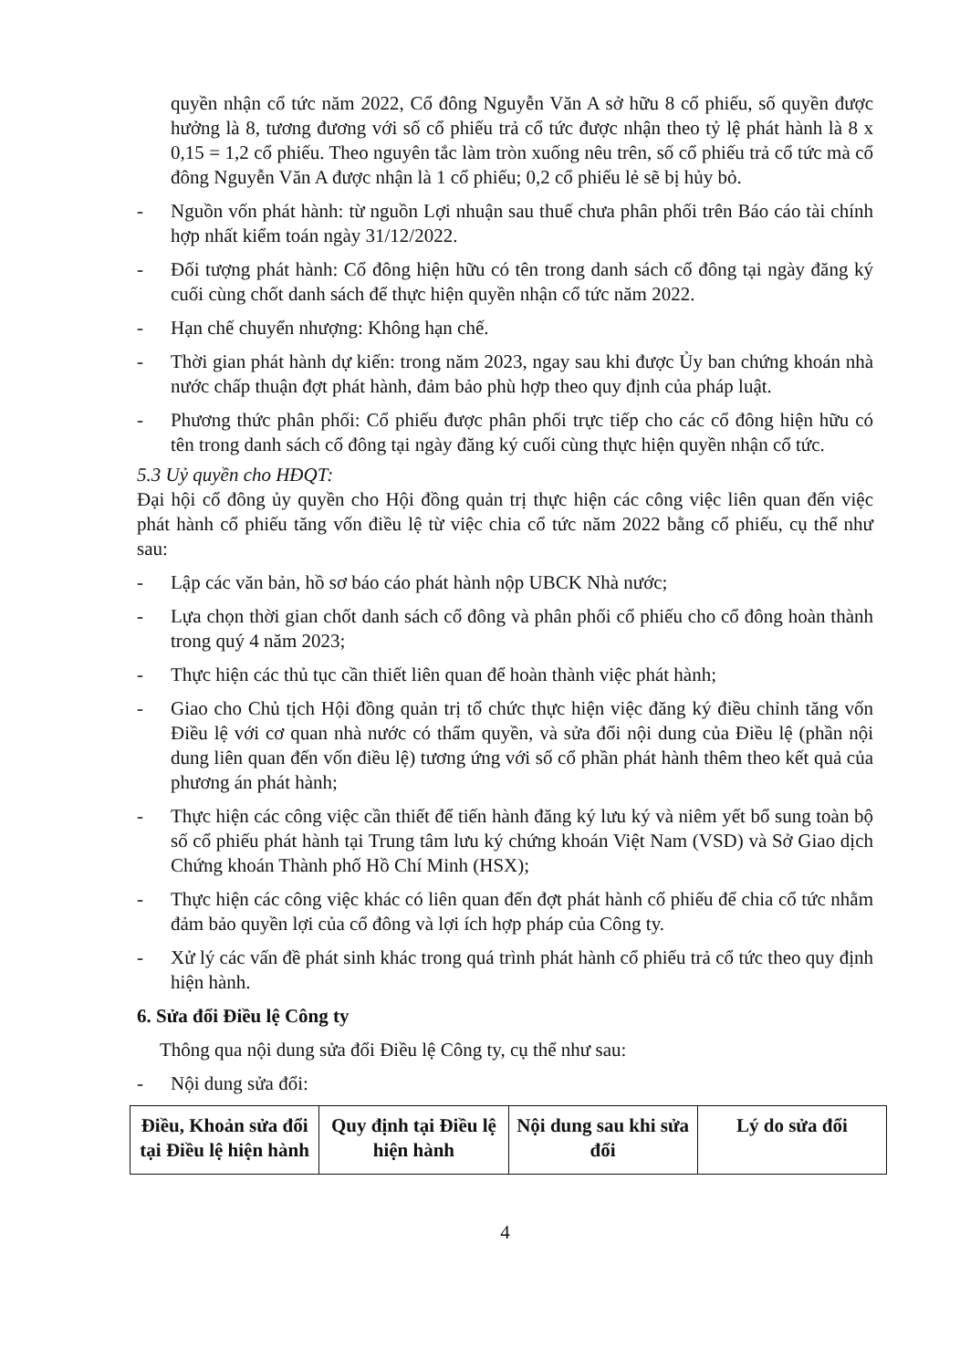quyền nhận cổ tức năm 2022, Cổ đông Nguyễn Văn A sở hữu 8 cổ phiếu, số quyền được hưởng là 8, tương đương với số cổ phiếu trả cổ tức được nhận theo tỷ lệ phát hành là 8 x 0,15 = 1,2 cổ phiếu. Theo nguyên tắc làm tròn xuống nêu trên, số cổ phiếu trả cổ tức mà cổ đông Nguyễn Văn A được nhận là 1 cổ phiếu; 0,2 cổ phiếu lẻ sẽ bị hủy bỏ.
- Nguồn vốn phát hành: từ nguồn Lợi nhuận sau thuế chưa phân phối trên Báo cáo tài chính hợp nhất kiểm toán ngày 31/12/2022.
- Đối tượng phát hành: Cổ đông hiện hữu có tên trong danh sách cổ đông tại ngày đăng ký cuối cùng chốt danh sách để thực hiện quyền nhận cổ tức năm 2022.
- Hạn chế chuyển nhượng: Không hạn chế.
- Thời gian phát hành dự kiến: trong năm 2023, ngay sau khi được Ủy ban chứng khoán nhà nước chấp thuận đợt phát hành, đảm bảo phù hợp theo quy định của pháp luật.
- Phương thức phân phối: Cổ phiếu được phân phối trực tiếp cho các cổ đông hiện hữu có tên trong danh sách cổ đông tại ngày đăng ký cuối cùng thực hiện quyền nhận cổ tức.
5.3 Uỷ quyền cho HĐQT:
Đại hội cổ đông ủy quyền cho Hội đồng quản trị thực hiện các công việc liên quan đến việc phát hành cổ phiếu tăng vốn điều lệ từ việc chia cổ tức năm 2022 bằng cổ phiếu, cụ thể như sau:
- Lập các văn bản, hồ sơ báo cáo phát hành nộp UBCK Nhà nước;
- Lựa chọn thời gian chốt danh sách cổ đông và phân phối cổ phiếu cho cổ đông hoàn thành trong quý 4 năm 2023;
- Thực hiện các thủ tục cần thiết liên quan để hoàn thành việc phát hành;
- Giao cho Chủ tịch Hội đồng quản trị tổ chức thực hiện việc đăng ký điều chỉnh tăng vốn Điều lệ với cơ quan nhà nước có thẩm quyền, và sửa đổi nội dung của Điều lệ (phần nội dung liên quan đến vốn điều lệ) tương ứng với số cổ phần phát hành thêm theo kết quả của phương án phát hành;
- Thực hiện các công việc cần thiết để tiến hành đăng ký lưu ký và niêm yết bổ sung toàn bộ số cổ phiếu phát hành tại Trung tâm lưu ký chứng khoán Việt Nam (VSD) và Sở Giao dịch Chứng khoán Thành phố Hồ Chí Minh (HSX);
- Thực hiện các công việc khác có liên quan đến đợt phát hành cổ phiếu để chia cổ tức nhằm đảm bảo quyền lợi của cổ đông và lợi ích hợp pháp của Công ty.
- Xử lý các vấn đề phát sinh khác trong quá trình phát hành cổ phiếu trả cổ tức theo quy định hiện hành.
6. Sửa đổi Điều lệ Công ty
Thông qua nội dung sửa đổi Điều lệ Công ty, cụ thể như sau:
- Nội dung sửa đổi:
| Điều, Khoản sửa đổi tại Điều lệ hiện hành | Quy định tại Điều lệ hiện hành | Nội dung sau khi sửa đổi | Lý do sửa đổi |
| --- | --- | --- | --- |
4